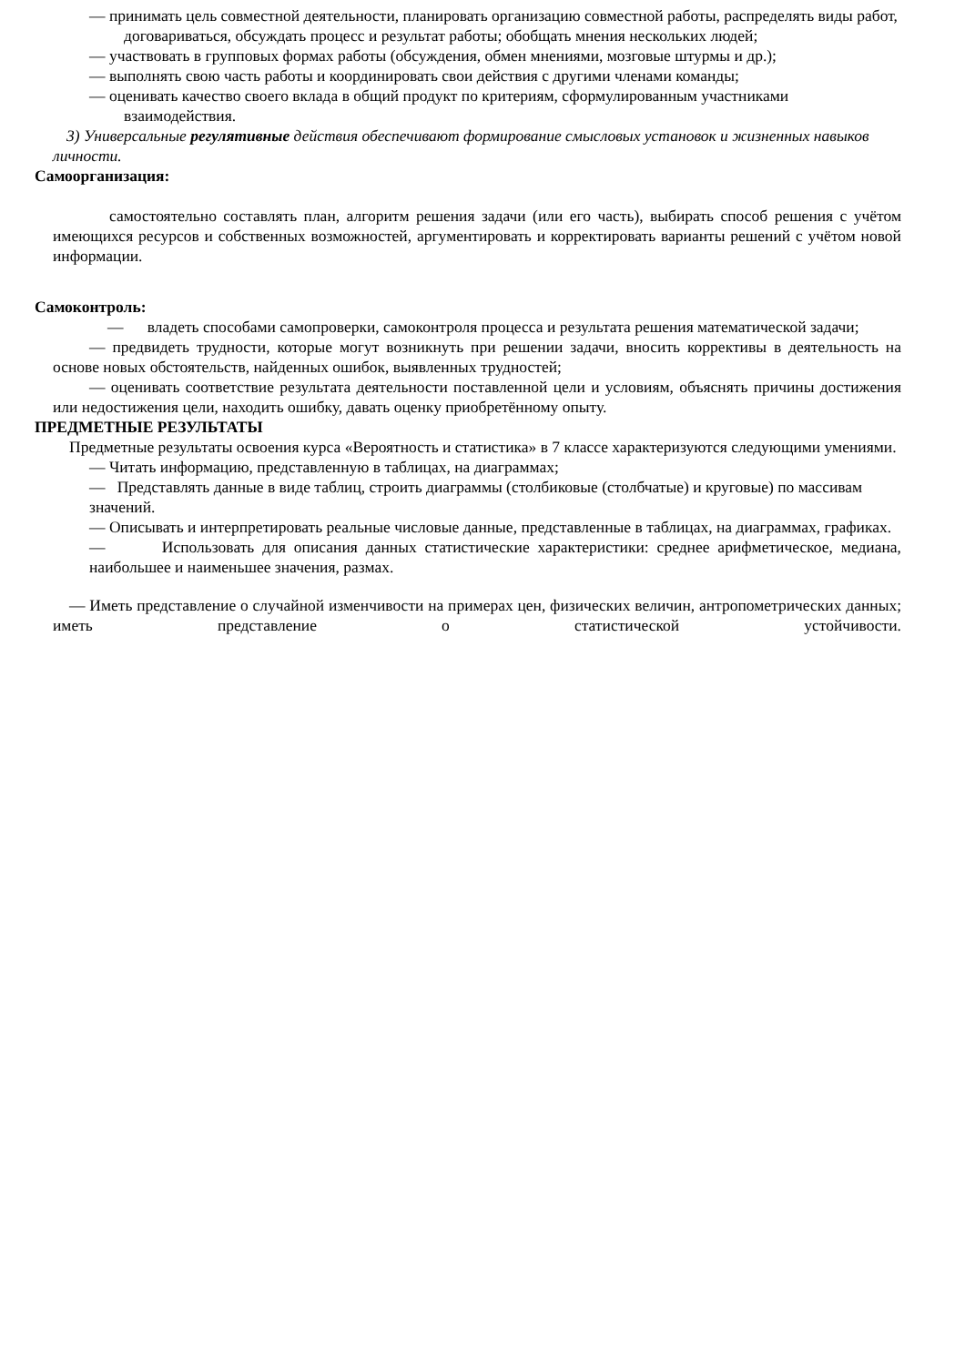— принимать цель совместной деятельности, планировать организацию совместной работы, распределять виды работ, договариваться, обсуждать процесс и результат работы; обобщать мнения нескольких людей;
— участвовать в групповых формах работы (обсуждения, обмен мнениями, мозговые штурмы и др.);
— выполнять свою часть работы и координировать свои действия с другими членами команды;
— оценивать качество своего вклада в общий продукт по критериям, сформулированным участниками взаимодействия.
3) Универсальные регулятивные действия обеспечивают формирование смысловых установок и жизненных навыков личности.
Самоорганизация:
самостоятельно составлять план, алгоритм решения задачи (или его часть), выбирать способ решения с учётом имеющихся ресурсов и собственных возможностей, аргументировать и корректировать варианты решений с учётом новой информации.
Самоконтроль:
— владеть способами самопроверки, самоконтроля процесса и результата решения математической задачи;
— предвидеть трудности, которые могут возникнуть при решении задачи, вносить коррективы в деятельность на основе новых обстоятельств, найденных ошибок, выявленных трудностей;
— оценивать соответствие результата деятельности поставленной цели и условиям, объяснять причины достижения или недостижения цели, находить ошибку, давать оценку приобретённому опыту.
ПРЕДМЕТНЫЕ РЕЗУЛЬТАТЫ
Предметные результаты освоения курса «Вероятность и статистика» в 7 классе характеризуются следующими умениями.
— Читать информацию, представленную в таблицах, на диаграммах;
— Представлять данные в виде таблиц, строить диаграммы (столбиковые (столбчатые) и круговые) по массивам значений.
— Описывать и интерпретировать реальные числовые данные, представленные в таблицах, на диаграммах, графиках.
— Использовать для описания данных статистические характеристики: среднее арифметическое, медиана, наибольшее и наименьшее значения, размах.
— Иметь представление о случайной изменчивости на примерах цен, физических величин, антропометрических данных; иметь представление о статистической устойчивости.